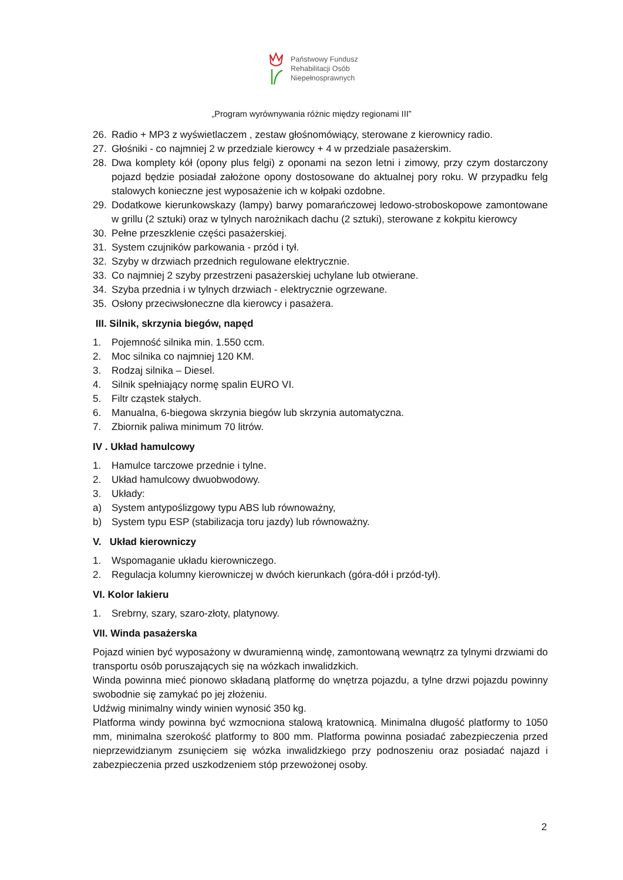Państwowy Fundusz
Rehabilitacji Osób
Niepełnosprawnych
„Program wyrównywania różnic między regionami III”
26. Radio + MP3 z wyświetlaczem , zestaw głośnomówiący, sterowane z kierownicy radio.
27. Głośniki - co najmniej 2 w przedziale kierowcy + 4 w przedziale pasażerskim.
28. Dwa komplety kół (opony plus felgi) z oponami na sezon letni i zimowy, przy czym dostarczony pojazd będzie posiadał założone opony dostosowane do aktualnej pory roku. W przypadku felg stalowych konieczne jest wyposażenie ich w kołpaki ozdobne.
29. Dodatkowe kierunkowskazy (lampy) barwy pomarańczowej ledowo-stroboskopowe zamontowane w grillu (2 sztuki) oraz w tylnych narożnikach dachu (2 sztuki), sterowane z kokpitu kierowcy
30. Pełne przeszklenie części pasażerskiej.
31. System czujników parkowania - przód i tył.
32. Szyby w drzwiach przednich regulowane elektrycznie.
33. Co najmniej 2 szyby przestrzeni pasażerskiej uchylane lub otwierane.
34. Szyba przednia i w tylnych drzwiach - elektrycznie ogrzewane.
35. Osłony przeciwsłoneczne dla kierowcy i pasażera.
III. Silnik, skrzynia biegów, napęd
1. Pojemność silnika min. 1.550 ccm.
2. Moc silnika co najmniej 120 KM.
3. Rodzaj silnika – Diesel.
4. Silnik spełniający normę spalin EURO VI.
5. Filtr cząstek stałych.
6. Manualna, 6-biegowa skrzynia biegów lub skrzynia automatyczna.
7. Zbiornik paliwa minimum 70 litrów.
IV . Układ hamulcowy
1. Hamulce tarczowe przednie i tylne.
2. Układ hamulcowy dwuobwodowy.
3. Układy:
a) System antypoślizgowy typu ABS lub równoważny,
b) System typu ESP (stabilizacja toru jazdy) lub równoważny.
V. Układ kierowniczy
1. Wspomaganie układu kierowniczego.
2. Regulacja kolumny kierowniczej w dwóch kierunkach (góra-dół i przód-tył).
VI. Kolor lakieru
1. Srebrny, szary, szaro-złoty, platynowy.
VII. Winda pasażerska
Pojazd winien być wyposażony w dwuramienną windę, zamontowaną wewnątrz za tylnymi drzwiami do transportu osób poruszających się na wózkach inwalidzkich.
Winda powinna mieć pionowo składaną platformę do wnętrza pojazdu, a tylne drzwi pojazdu powinny swobodnie się zamykać po jej złożeniu.
Udźwig minimalny windy winien wynosić 350 kg.
Platforma windy powinna być wzmocniona stalową kratownicą. Minimalna długość platformy to 1050 mm, minimalna szerokość platformy to 800 mm. Platforma powinna posiadać zabezpieczenia przed nieprzewidzianym zsunięciem się wózka inwalidzkiego przy podnoszeniu oraz posiadać najazd i zabezpieczenia przed uszkodzeniem stóp przewożonej osoby.
2